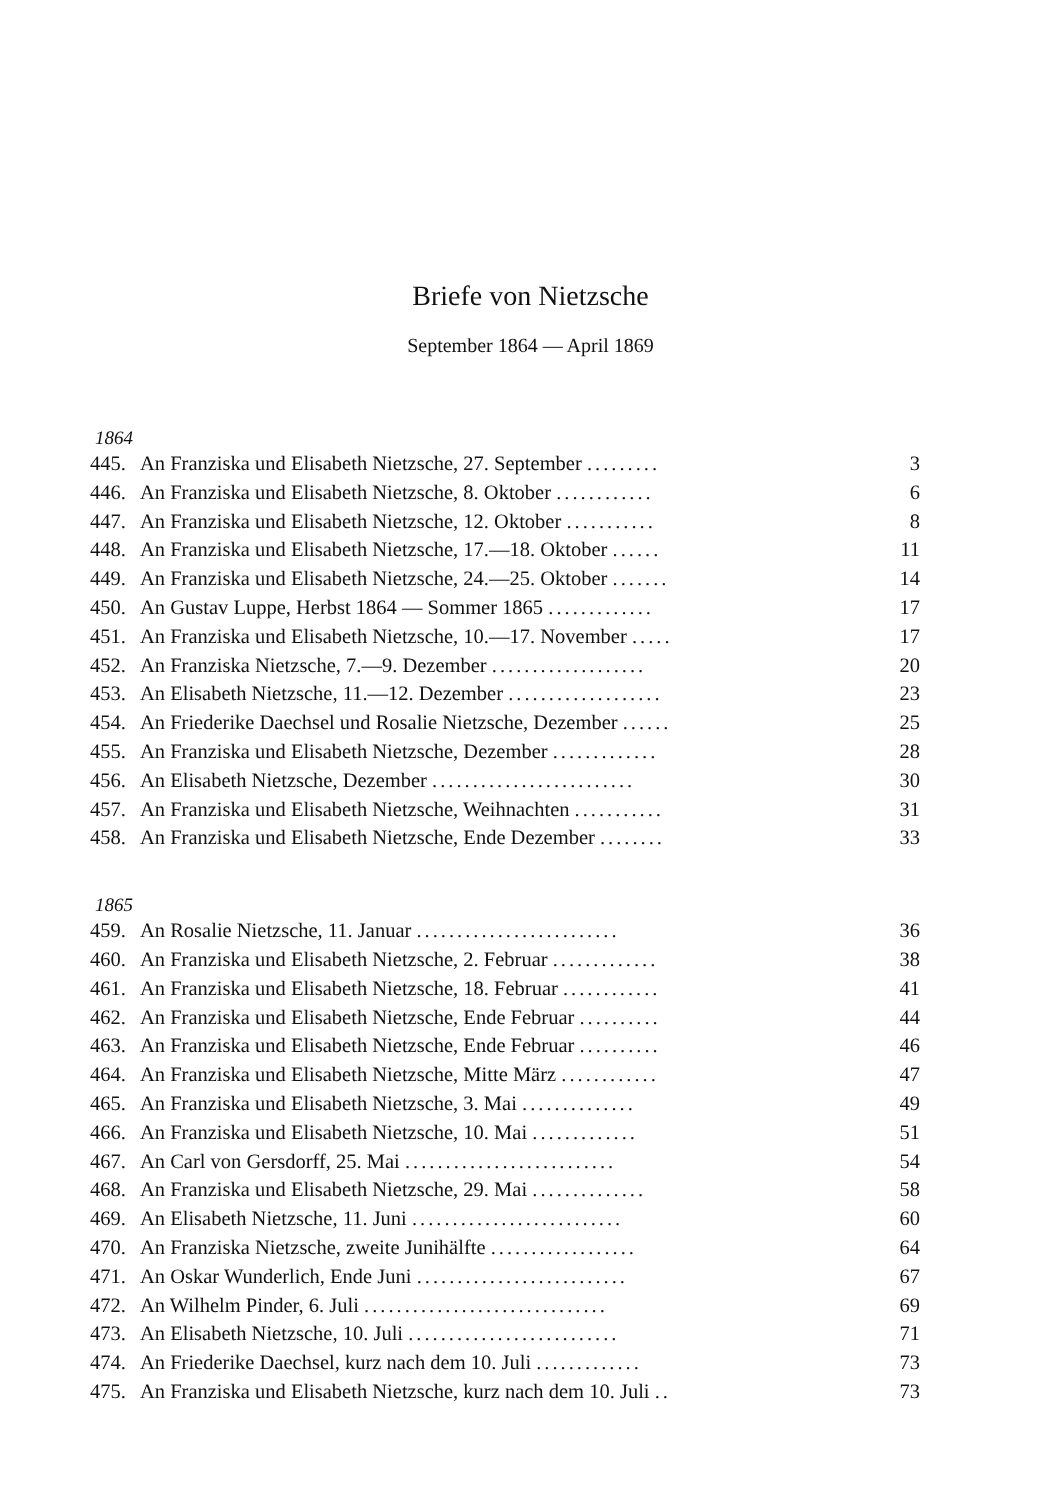Briefe von Nietzsche
September 1864 — April 1869
1864
445. An Franziska und Elisabeth Nietzsche, 27. September ......... 3
446. An Franziska und Elisabeth Nietzsche, 8. Oktober ............ 6
447. An Franziska und Elisabeth Nietzsche, 12. Oktober ........... 8
448. An Franziska und Elisabeth Nietzsche, 17.—18. Oktober ...... 11
449. An Franziska und Elisabeth Nietzsche, 24.—25. Oktober ....... 14
450. An Gustav Luppe, Herbst 1864 — Sommer 1865 ............. 17
451. An Franziska und Elisabeth Nietzsche, 10.—17. November ..... 17
452. An Franziska Nietzsche, 7.—9. Dezember ................... 20
453. An Elisabeth Nietzsche, 11.—12. Dezember ................... 23
454. An Friederike Daechsel und Rosalie Nietzsche, Dezember ...... 25
455. An Franziska und Elisabeth Nietzsche, Dezember ............. 28
456. An Elisabeth Nietzsche, Dezember ......................... 30
457. An Franziska und Elisabeth Nietzsche, Weihnachten ........... 31
458. An Franziska und Elisabeth Nietzsche, Ende Dezember ........ 33
1865
459. An Rosalie Nietzsche, 11. Januar ......................... 36
460. An Franziska und Elisabeth Nietzsche, 2. Februar ............. 38
461. An Franziska und Elisabeth Nietzsche, 18. Februar ............ 41
462. An Franziska und Elisabeth Nietzsche, Ende Februar .......... 44
463. An Franziska und Elisabeth Nietzsche, Ende Februar .......... 46
464. An Franziska und Elisabeth Nietzsche, Mitte März ............ 47
465. An Franziska und Elisabeth Nietzsche, 3. Mai .............. 49
466. An Franziska und Elisabeth Nietzsche, 10. Mai ............. 51
467. An Carl von Gersdorff, 25. Mai .......................... 54
468. An Franziska und Elisabeth Nietzsche, 29. Mai .............. 58
469. An Elisabeth Nietzsche, 11. Juni .......................... 60
470. An Franziska Nietzsche, zweite Junihälfte .................. 64
471. An Oskar Wunderlich, Ende Juni .......................... 67
472. An Wilhelm Pinder, 6. Juli .............................. 69
473. An Elisabeth Nietzsche, 10. Juli .......................... 71
474. An Friederike Daechsel, kurz nach dem 10. Juli ............. 73
475. An Franziska und Elisabeth Nietzsche, kurz nach dem 10. Juli .. 73